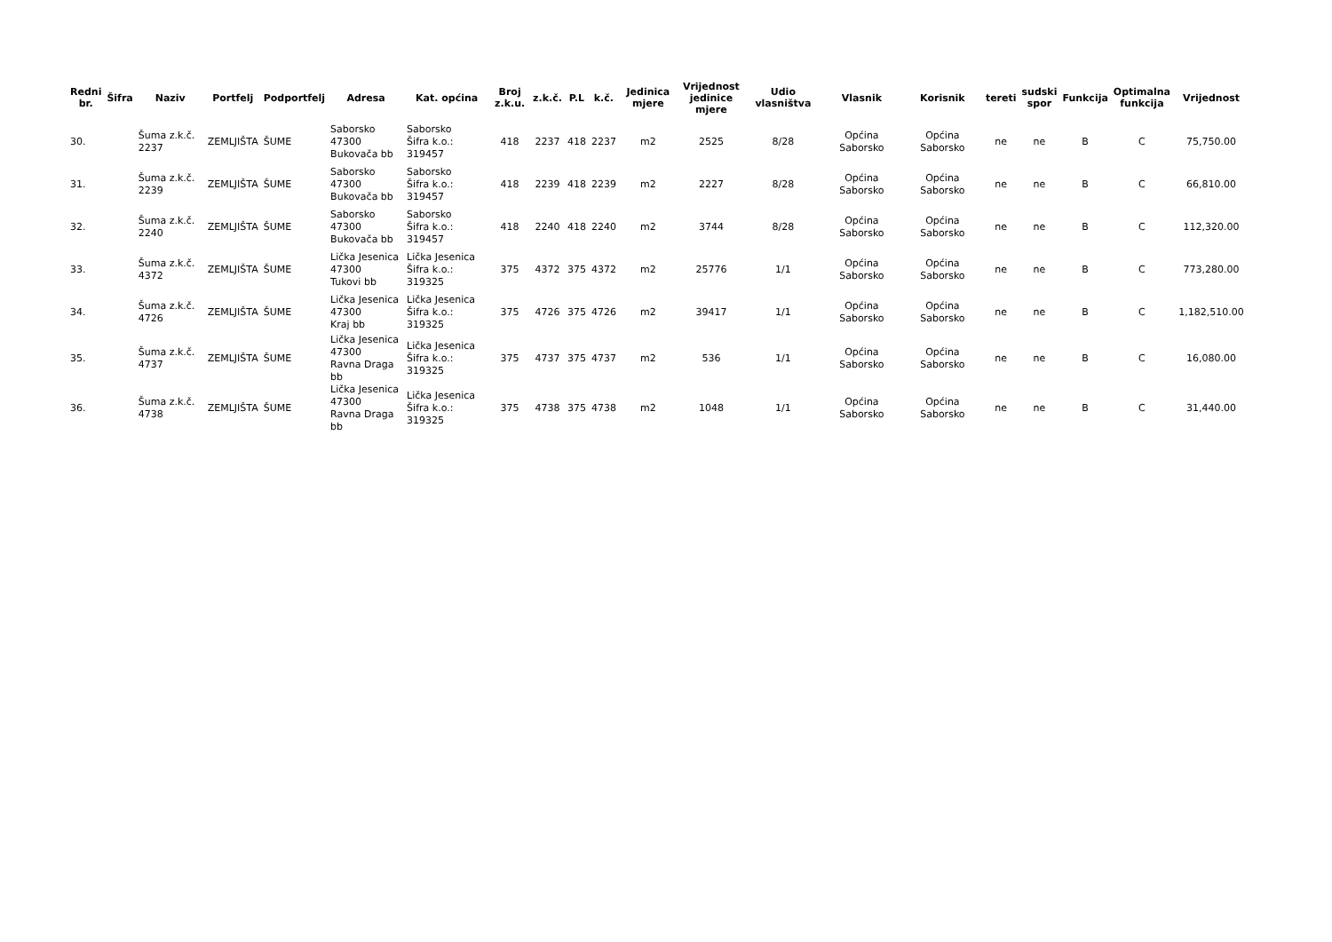| Redni br. | Šifra | Naziv | Portfelj | Podportfelj | Adresa | Kat. općina | Broj z.k.u. | z.k.č. | P.L | k.č. | Jedinica mjere | Vrijednost jedinice mjere | Udio vlasništva | Vlasnik | Korisnik | tereti | sudski spor | Funkcija | Optimalna funkcija | Vrijednost |
| --- | --- | --- | --- | --- | --- | --- | --- | --- | --- | --- | --- | --- | --- | --- | --- | --- | --- | --- | --- | --- |
| 30. | | Šuma z.k.č. 2237 | ZEMLJIŠTA | ŠUME | Saborsko 47300 Bukovača bb | Saborsko Šifra k.o.: 319457 | 418 | 2237 | 418 | 2237 | m2 | 2525 | 8/28 | Općina Saborsko | Općina Saborsko | ne | ne | B | C | 75,750.00 |
| 31. | | Šuma z.k.č. 2239 | ZEMLJIŠTA | ŠUME | Saborsko 47300 Bukovača bb | Saborsko Šifra k.o.: 319457 | 418 | 2239 | 418 | 2239 | m2 | 2227 | 8/28 | Općina Saborsko | Općina Saborsko | ne | ne | B | C | 66,810.00 |
| 32. | | Šuma z.k.č. 2240 | ZEMLJIŠTA | ŠUME | Saborsko 47300 Bukovača bb | Saborsko Šifra k.o.: 319457 | 418 | 2240 | 418 | 2240 | m2 | 3744 | 8/28 | Općina Saborsko | Općina Saborsko | ne | ne | B | C | 112,320.00 |
| 33. | | Šuma z.k.č. 4372 | ZEMLJIŠTA | ŠUME | Lička Jesenica 47300 Tukovi bb | Lička Jesenica Šifra k.o.: 319325 | 375 | 4372 | 375 | 4372 | m2 | 25776 | 1/1 | Općina Saborsko | Općina Saborsko | ne | ne | B | C | 773,280.00 |
| 34. | | Šuma z.k.č. 4726 | ZEMLJIŠTA | ŠUME | Lička Jesenica 47300 Kraj bb | Lička Jesenica Šifra k.o.: 319325 | 375 | 4726 | 375 | 4726 | m2 | 39417 | 1/1 | Općina Saborsko | Općina Saborsko | ne | ne | B | C | 1,182,510.00 |
| 35. | | Šuma z.k.č. 4737 | ZEMLJIŠTA | ŠUME | Lička Jesenica 47300 Ravna Draga bb | Lička Jesenica Šifra k.o.: 319325 | 375 | 4737 | 375 | 4737 | m2 | 536 | 1/1 | Općina Saborsko | Općina Saborsko | ne | ne | B | C | 16,080.00 |
| 36. | | Šuma z.k.č. 4738 | ZEMLJIŠTA | ŠUME | Lička Jesenica 47300 Ravna Draga bb | Lička Jesenica Šifra k.o.: 319325 | 375 | 4738 | 375 | 4738 | m2 | 1048 | 1/1 | Općina Saborsko | Općina Saborsko | ne | ne | B | C | 31,440.00 |